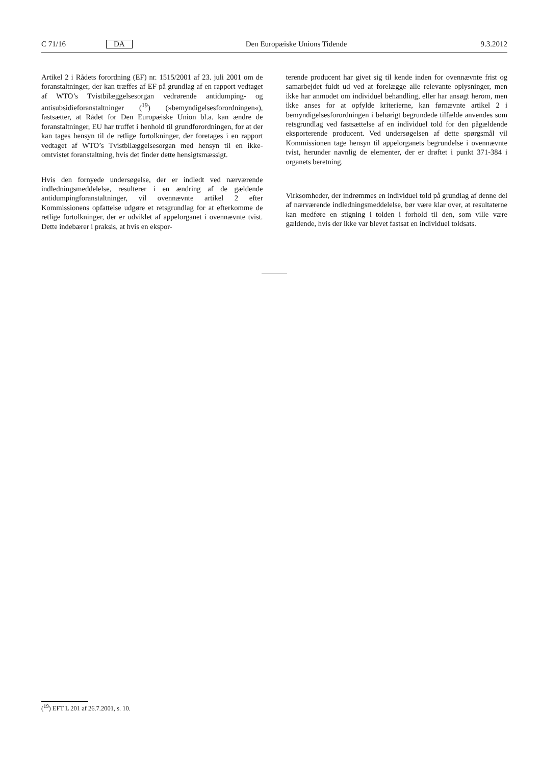C 71/16 DA Den Europæiske Unions Tidende 9.3.2012
Artikel 2 i Rådets forordning (EF) nr. 1515/2001 af 23. juli 2001 om de foranstaltninger, der kan træffes af EF på grundlag af en rapport vedtaget af WTO’s Tvistbilæggelsesorgan vedrørende antidumping- og antisubsidieforanstaltninger (<sup>19</sup>) (»bemyndigelsesforordningen«), fastsætter, at Rådet for Den Europæiske Union bl.a. kan ændre de foranstaltninger, EU har truffet i henhold til grundforordningen, for at der kan tages hensyn til de retlige fortolkninger, der foretages i en rapport vedtaget af WTO’s Tvistbilæggelsesorgan med hensyn til en ikke-omtvistet foranstaltning, hvis det finder dette hensigtsmæssigt.
Hvis den fornyede undersøgelse, der er indledt ved nærværende indledningsmeddelelse, resulterer i en ændring af de gældende antidumpingforanstaltninger, vil ovennævnte artikel 2 efter Kommissionens opfattelse udgøre et retsgrundlag for at efterkomme de retlige fortolkninger, der er udviklet af appelorganet i ovennævnte tvist. Dette indebærer i praksis, at hvis en ekspor-
terende producent har givet sig til kende inden for ovennævnte frist og samarbejdet fuldt ud ved at forelægge alle relevante oplysninger, men ikke har anmodet om individuel behandling, eller har ansøgt herom, men ikke anses for at opfylde kriterierne, kan førnævnte artikel 2 i bemyndigelsesforordningen i behørigt begrundede tilfælde anvendes som retsgrundlag ved fastsættelse af en individuel told for den pågældende eksporterende producent. Ved undersøgelsen af dette spørgsmål vil Kommissionen tage hensyn til appelorganets begrundelse i ovennævnte tvist, herunder navnlig de elementer, der er drøftet i punkt 371-384 i organets beretning.
Virksomheder, der indrømmes en individuel told på grundlag af denne del af nærværende indledningsmeddelelse, bør være klar over, at resultaterne kan medføre en stigning i tolden i forhold til den, som ville være gældende, hvis der ikke var blevet fastsat en individuel toldsats.
(<sup>19</sup>) EFT L 201 af 26.7.2001, s. 10.